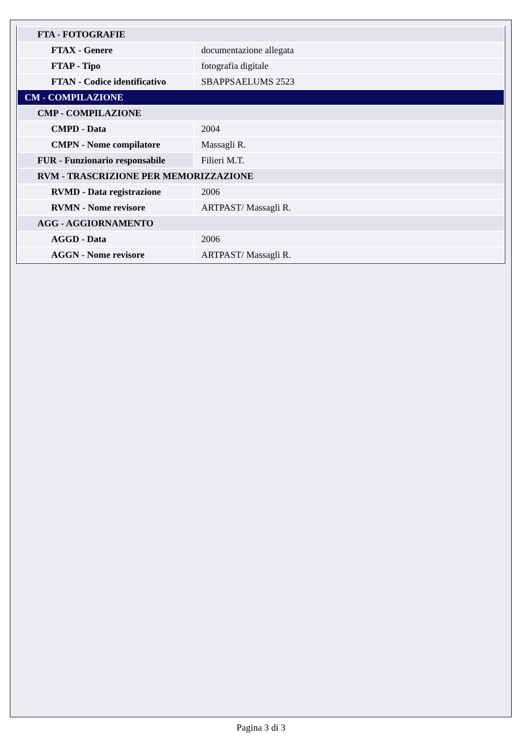| FTA - FOTOGRAFIE | |
| FTAX - Genere | documentazione allegata |
| FTAP - Tipo | fotografia digitale |
| FTAN - Codice identificativo | SBAPPSAELUMS 2523 |
| CM - COMPILAZIONE | |
| CMP - COMPILAZIONE | |
| CMPD - Data | 2004 |
| CMPN - Nome compilatore | Massagli R. |
| FUR - Funzionario responsabile | Filieri M.T. |
| RVM - TRASCRIZIONE PER MEMORIZZAZIONE | |
| RVMD - Data registrazione | 2006 |
| RVMN - Nome revisore | ARTPAST/ Massagli R. |
| AGG - AGGIORNAMENTO | |
| AGGD - Data | 2006 |
| AGGN - Nome revisore | ARTPAST/ Massagli R. |
Pagina 3 di 3